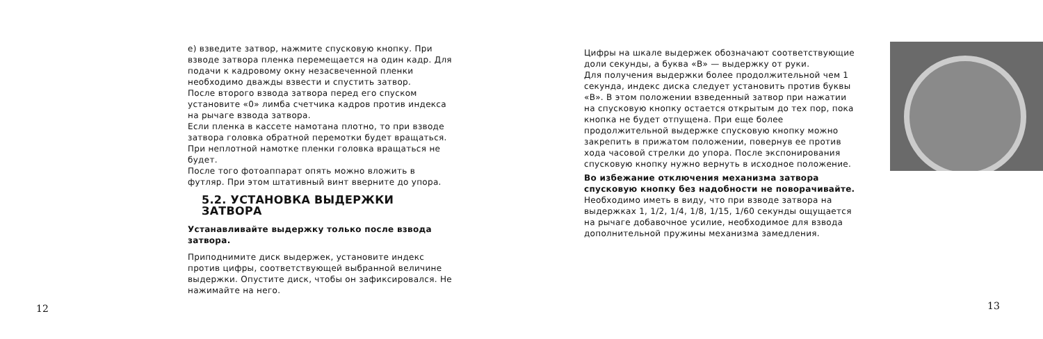е) взведите затвор, нажмите спусковую кнопку. При взводе затвора пленка перемещается на один кадр. Для подачи к кадровому окну незасвеченной пленки необходимо дважды взвести и спустить затвор.
После второго взвода затвора перед его спуском установите «0» лимба счетчика кадров против индекса на рычаге взвода затвора.
Если пленка в кассете намотана плотно, то при взводе затвора головка обратной перемотки будет вращаться. При неплотной намотке пленки головка вращаться не будет.
После того фотоаппарат опять можно вложить в футляр. При этом штативный винт вверните до упора.
5.2. УСТАНОВКА ВЫДЕРЖКИ ЗАТВОРА
Устанавливайте выдержку только после взвода затвора.
Приподнимите диск выдержек, установите индекс против цифры, соответствующей выбранной величине выдержки. Опустите диск, чтобы он зафиксировался. Не нажимайте на него.
12
Цифры на шкале выдержек обозначают соответствующие доли секунды, а буква «В» — выдержку от руки.
Для получения выдержки более продолжительной чем 1 секунда, индекс диска следует установить против буквы «В». В этом положении взведенный затвор при нажатии на спусковую кнопку остается открытым до тех пор, пока кнопка не будет отпущена. При еще более продолжительной выдержке спусковую кнопку можно закрепить в прижатом положении, повернув ее против хода часовой стрелки до упора. После экспонирования спусковую кнопку нужно вернуть в исходное положение.
Во избежание отключения механизма затвора спусковую кнопку без надобности не поворачивайте.
Необходимо иметь в виду, что при взводе затвора на выдержках 1, 1/2, 1/4, 1/8, 1/15, 1/60 секунды ощущается на рычаге добавочное усилие, необходимое для взвода дополнительной пружины механизма замедления.
13